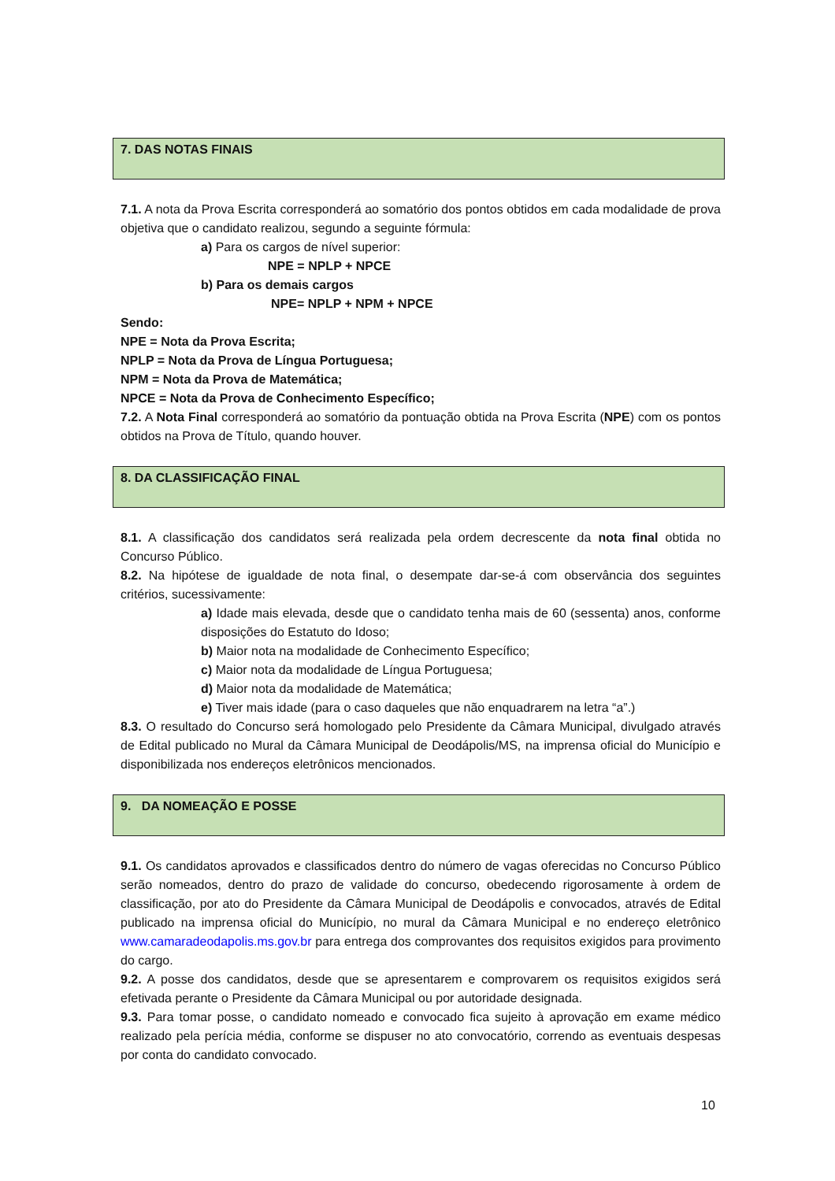7. DAS NOTAS FINAIS
7.1. A nota da Prova Escrita corresponderá ao somatório dos pontos obtidos em cada modalidade de prova objetiva que o candidato realizou, segundo a seguinte fórmula:
a) Para os cargos de nível superior:
NPE = NPLP + NPCE
b) Para os demais cargos
NPE= NPLP + NPM + NPCE
Sendo:
NPE = Nota da Prova Escrita;
NPLP = Nota da Prova de Língua Portuguesa;
NPM = Nota da Prova de Matemática;
NPCE = Nota da Prova de Conhecimento Específico;
7.2. A Nota Final corresponderá ao somatório da pontuação obtida na Prova Escrita (NPE) com os pontos obtidos na Prova de Título, quando houver.
8. DA CLASSIFICAÇÃO FINAL
8.1. A classificação dos candidatos será realizada pela ordem decrescente da nota final obtida no Concurso Público.
8.2. Na hipótese de igualdade de nota final, o desempate dar-se-á com observância dos seguintes critérios, sucessivamente:
a) Idade mais elevada, desde que o candidato tenha mais de 60 (sessenta) anos, conforme disposições do Estatuto do Idoso;
b) Maior nota na modalidade de Conhecimento Específico;
c) Maior nota da modalidade de Língua Portuguesa;
d) Maior nota da modalidade de Matemática;
e) Tiver mais idade (para o caso daqueles que não enquadrarem na letra “a”.)
8.3. O resultado do Concurso será homologado pelo Presidente da Câmara Municipal, divulgado através de Edital publicado no Mural da Câmara Municipal de Deodápolis/MS, na imprensa oficial do Município e disponibilizada nos endereços eletrônicos mencionados.
9. DA NOMEAÇÃO E POSSE
9.1. Os candidatos aprovados e classificados dentro do número de vagas oferecidas no Concurso Público serão nomeados, dentro do prazo de validade do concurso, obedecendo rigorosamente à ordem de classificação, por ato do Presidente da Câmara Municipal de Deodápolis e convocados, através de Edital publicado na imprensa oficial do Município, no mural da Câmara Municipal e no endereço eletrônico www.camaradeodapolis.ms.gov.br para entrega dos comprovantes dos requisitos exigidos para provimento do cargo.
9.2. A posse dos candidatos, desde que se apresentarem e comprovarem os requisitos exigidos será efetivada perante o Presidente da Câmara Municipal ou por autoridade designada.
9.3. Para tomar posse, o candidato nomeado e convocado fica sujeito à aprovação em exame médico realizado pela perícia média, conforme se dispuser no ato convocatório, correndo as eventuais despesas por conta do candidato convocado.
10